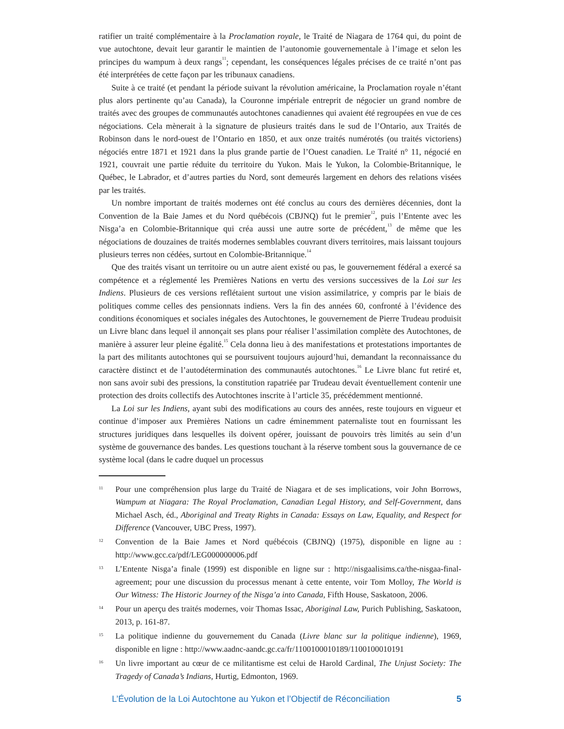ratifier un traité complémentaire à la Proclamation royale, le Traité de Niagara de 1764 qui, du point de vue autochtone, devait leur garantir le maintien de l’autonomie gouvernementale à l’image et selon les principes du wampum à deux rangs<sup>11</sup>; cependant, les conséquences légales précises de ce traité n’ont pas été interprétées de cette façon par les tribunaux canadiens.
Suite à ce traité (et pendant la période suivant la révolution américaine, la Proclamation royale n’étant plus alors pertinente qu’au Canada), la Couronne impériale entreprit de négocier un grand nombre de traités avec des groupes de communautés autochtones canadiennes qui avaient été regroupées en vue de ces négociations. Cela mènerait à la signature de plusieurs traités dans le sud de l’Ontario, aux Traités de Robinson dans le nord-ouest de l’Ontario en 1850, et aux onze traités numérotés (ou traités victoriens) négociés entre 1871 et 1921 dans la plus grande partie de l’Ouest canadien. Le Traité n° 11, négocié en 1921, couvrait une partie réduite du territoire du Yukon. Mais le Yukon, la Colombie-Britannique, le Québec, le Labrador, et d’autres parties du Nord, sont demeurés largement en dehors des relations visées par les traités.
Un nombre important de traités modernes ont été conclus au cours des dernières décennies, dont la Convention de la Baie James et du Nord québécois (CBJNQ) fut le premier<sup>12</sup>, puis l’Entente avec les Nisga’a en Colombie-Britannique qui créa aussi une autre sorte de précédent,<sup>13</sup> de même que les négociations de douzaines de traités modernes semblables couvrant divers territoires, mais laissant toujours plusieurs terres non cédées, surtout en Colombie-Britannique.<sup>14</sup>
Que des traités visant un territoire ou un autre aient existé ou pas, le gouvernement fédéral a exercé sa compétence et a réglementé les Premières Nations en vertu des versions successives de la Loi sur les Indiens. Plusieurs de ces versions reflétaient surtout une vision assimilatrice, y compris par le biais de politiques comme celles des pensionnats indiens. Vers la fin des années 60, confronté à l’évidence des conditions économiques et sociales inégales des Autochtones, le gouvernement de Pierre Trudeau produisit un Livre blanc dans lequel il annonçait ses plans pour réaliser l’assimilation complète des Autochtones, de manière à assurer leur pleine égalité.<sup>15</sup> Cela donna lieu à des manifestations et protestations importantes de la part des militants autochtones qui se poursuivent toujours aujourd’hui, demandant la reconnaissance du caractère distinct et de l’autodétermination des communautés autochtones.<sup>16</sup> Le Livre blanc fut retiré et, non sans avoir subi des pressions, la constitution rapatriée par Trudeau devait éventuellement contenir une protection des droits collectifs des Autochtones inscrite à l’article 35, précédemment mentionné.
La Loi sur les Indiens, ayant subi des modifications au cours des années, reste toujours en vigueur et continue d’imposer aux Premières Nations un cadre éminemment paternaliste tout en fournissant les structures juridiques dans lesquelles ils doivent opérer, jouissant de pouvoirs très limités au sein d’un système de gouvernance des bandes. Les questions touchant à la réserve tombent sous la gouvernance de ce système local (dans le cadre duquel un processus
11 Pour une compréhension plus large du Traité de Niagara et de ses implications, voir John Borrows, Wampum at Niagara: The Royal Proclamation, Canadian Legal History, and Self-Government, dans Michael Asch, éd., Aboriginal and Treaty Rights in Canada: Essays on Law, Equality, and Respect for Difference (Vancouver, UBC Press, 1997).
12 Convention de la Baie James et Nord québécois (CBJNQ) (1975), disponible en ligne au : http://www.gcc.ca/pdf/LEG000000006.pdf
13 L’Entente Nisga’a finale (1999) est disponible en ligne sur : http://nisgaalisims.ca/the-nisgaa-final-agreement; pour une discussion du processus menant à cette entente, voir Tom Molloy, The World is Our Witness: The Historic Journey of the Nisga’a into Canada, Fifth House, Saskatoon, 2006.
14 Pour un aperçu des traités modernes, voir Thomas Issac, Aboriginal Law, Purich Publishing, Saskatoon, 2013, p. 161-87.
15 La politique indienne du gouvernement du Canada (Livre blanc sur la politique indienne), 1969, disponible en ligne : http://www.aadnc-aandc.gc.ca/fr/1100100010189/1100100010191
16 Un livre important au cœur de ce militantisme est celui de Harold Cardinal, The Unjust Society: The Tragedy of Canada’s Indians, Hurtig, Edmonton, 1969.
L’Évolution de la Loi Autochtone au Yukon et l’Objectif de Réconciliation 5